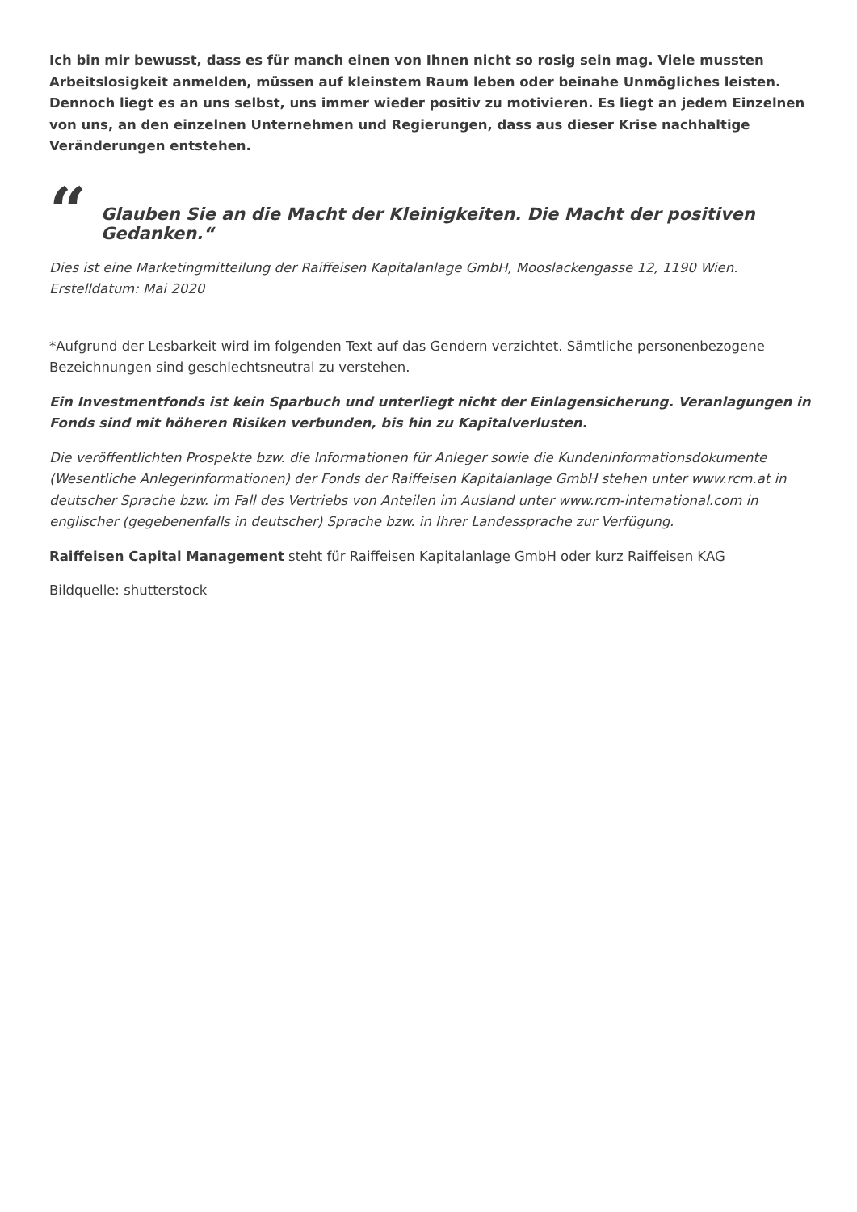Ich bin mir bewusst, dass es für manch einen von Ihnen nicht so rosig sein mag. Viele mussten Arbeitslosigkeit anmelden, müssen auf kleinstem Raum leben oder beinahe Unmögliches leisten. Dennoch liegt es an uns selbst, uns immer wieder positiv zu motivieren. Es liegt an jedem Einzelnen von uns, an den einzelnen Unternehmen und Regierungen, dass aus dieser Krise nachhaltige Veränderungen entstehen.
“Glauben Sie an die Macht der Kleinigkeiten. Die Macht der positiven Gedanken.“
Dies ist eine Marketingmitteilung der Raiffeisen Kapitalanlage GmbH, Mooslackengasse 12, 1190 Wien. Erstelldatum: Mai 2020
*Aufgrund der Lesbarkeit wird im folgenden Text auf das Gendern verzichtet. Sämtliche personenbezogene Bezeichnungen sind geschlechtsneutral zu verstehen.
Ein Investmentfonds ist kein Sparbuch und unterliegt nicht der Einlagensicherung. Veranlagungen in Fonds sind mit höheren Risiken verbunden, bis hin zu Kapitalverlusten.
Die veröffentlichten Prospekte bzw. die Informationen für Anleger sowie die Kundeninformationsdokumente (Wesentliche Anlegerinformationen) der Fonds der Raiffeisen Kapitalanlage GmbH stehen unter www.rcm.at in deutscher Sprache bzw. im Fall des Vertriebs von Anteilen im Ausland unter www.rcm-international.com in englischer (gegebenenfalls in deutscher) Sprache bzw. in Ihrer Landessprache zur Verfügung.
Raiffeisen Capital Management steht für Raiffeisen Kapitalanlage GmbH oder kurz Raiffeisen KAG
Bildquelle: shutterstock